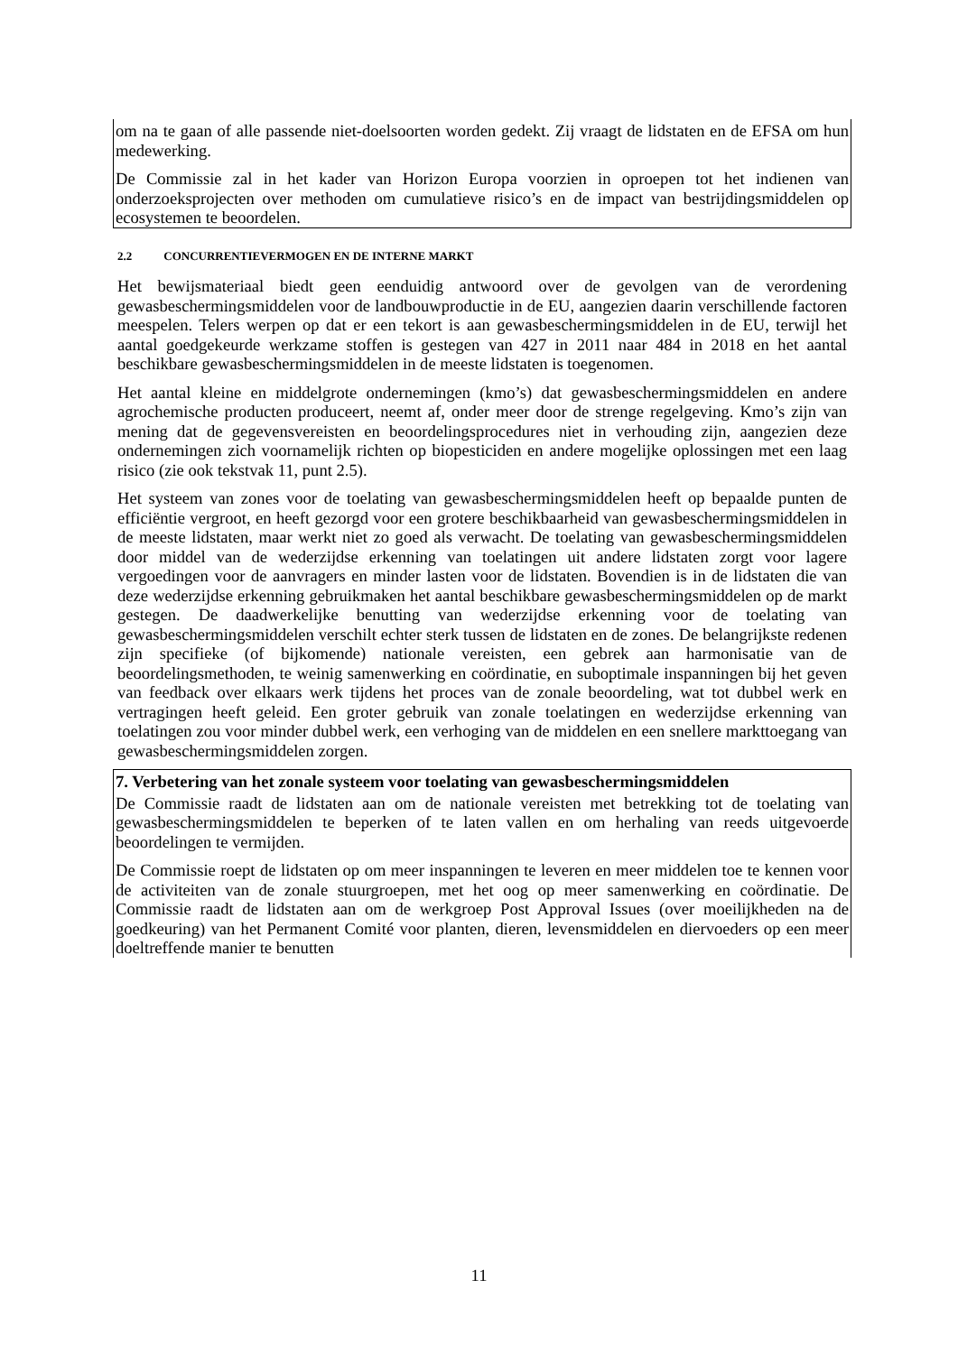om na te gaan of alle passende niet-doelsoorten worden gedekt. Zij vraagt de lidstaten en de EFSA om hun medewerking.
De Commissie zal in het kader van Horizon Europa voorzien in oproepen tot het indienen van onderzoeksprojecten over methoden om cumulatieve risico’s en de impact van bestrijdingsmiddelen op ecosystemen te beoordelen.
2.2 CONCURRENTIEVERMOGEN EN DE INTERNE MARKT
Het bewijsmateriaal biedt geen eenduidig antwoord over de gevolgen van de verordening gewasbeschermingsmiddelen voor de landbouwproductie in de EU, aangezien daarin verschillende factoren meespelen. Telers werpen op dat er een tekort is aan gewasbeschermingsmiddelen in de EU, terwijl het aantal goedgekeurde werkzame stoffen is gestegen van 427 in 2011 naar 484 in 2018 en het aantal beschikbare gewasbeschermingsmiddelen in de meeste lidstaten is toegenomen.
Het aantal kleine en middelgrote ondernemingen (kmo’s) dat gewasbeschermingsmiddelen en andere agrochemische producten produceert, neemt af, onder meer door de strenge regelgeving. Kmo’s zijn van mening dat de gegevensvereisten en beoordelingsprocedures niet in verhouding zijn, aangezien deze ondernemingen zich voornamelijk richten op biopesticiden en andere mogelijke oplossingen met een laag risico (zie ook tekstvak 11, punt 2.5).
Het systeem van zones voor de toelating van gewasbeschermingsmiddelen heeft op bepaalde punten de efficiëntie vergroot, en heeft gezorgd voor een grotere beschikbaarheid van gewasbeschermingsmiddelen in de meeste lidstaten, maar werkt niet zo goed als verwacht. De toelating van gewasbeschermingsmiddelen door middel van de wederzijdse erkenning van toelatingen uit andere lidstaten zorgt voor lagere vergoedingen voor de aanvragers en minder lasten voor de lidstaten. Bovendien is in de lidstaten die van deze wederzijdse erkenning gebruikmaken het aantal beschikbare gewasbeschermingsmiddelen op de markt gestegen. De daadwerkelijke benutting van wederzijdse erkenning voor de toelating van gewasbeschermingsmiddelen verschilt echter sterk tussen de lidstaten en de zones. De belangrijkste redenen zijn specifieke (of bijkomende) nationale vereisten, een gebrek aan harmonisatie van de beoordelingsmethoden, te weinig samenwerking en coördinatie, en suboptimale inspanningen bij het geven van feedback over elkaars werk tijdens het proces van de zonale beoordeling, wat tot dubbel werk en vertragingen heeft geleid. Een groter gebruik van zonale toelatingen en wederzijdse erkenning van toelatingen zou voor minder dubbel werk, een verhoging van de middelen en een snellere markttoegang van gewasbeschermingsmiddelen zorgen.
7. Verbetering van het zonale systeem voor toelating van gewasbeschermingsmiddelen
De Commissie raadt de lidstaten aan om de nationale vereisten met betrekking tot de toelating van gewasbeschermingsmiddelen te beperken of te laten vallen en om herhaling van reeds uitgevoerde beoordelingen te vermijden.
De Commissie roept de lidstaten op om meer inspanningen te leveren en meer middelen toe te kennen voor de activiteiten van de zonale stuurgroepen, met het oog op meer samenwerking en coördinatie. De Commissie raadt de lidstaten aan om de werkgroep Post Approval Issues (over moeilijkheden na de goedkeuring) van het Permanent Comité voor planten, dieren, levensmiddelen en diervoeders op een meer doeltreffende manier te benutten
11